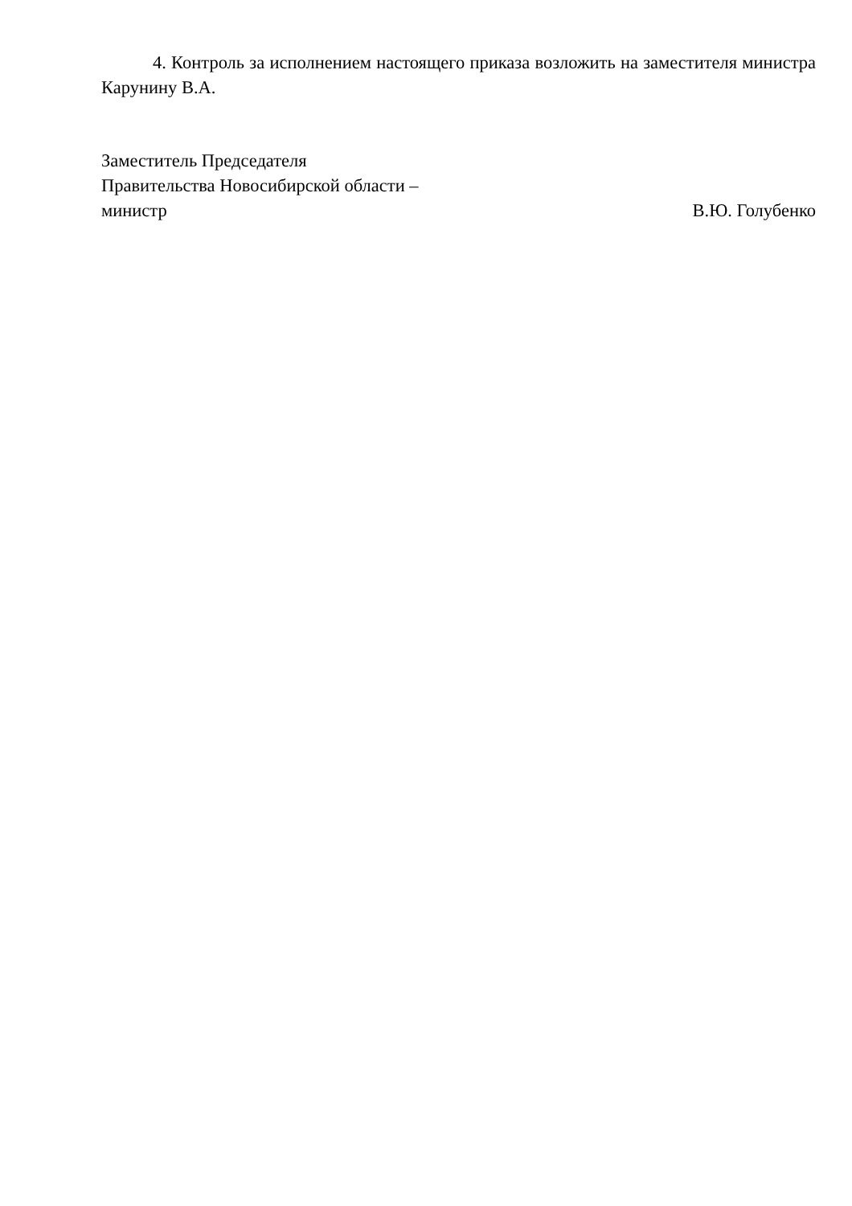4. Контроль за исполнением настоящего приказа возложить на заместителя министра Карунину В.А.
Заместитель Председателя
Правительства Новосибирской области –
министр В.Ю. Голубенко